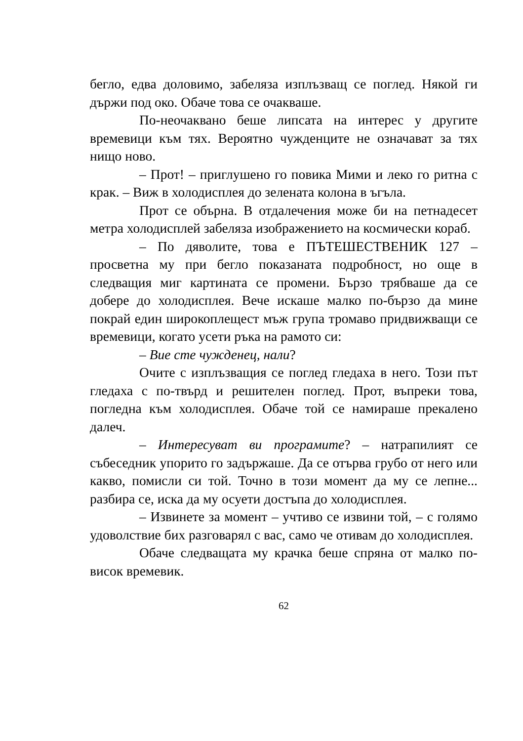бегло, едва доловимо, забеляза изплъзващ се поглед. Някой ги държи под око. Обаче това се очакваше.
По-неочаквано беше липсата на интерес у другите времевици към тях. Вероятно чужденците не означават за тях нищо ново.
– Прот! – приглушено го повика Мими и леко го ритна с крак. – Виж в холодисплея до зелената колона в ъгъла.
Прот се обърна. В отдалечения може би на петнадесет метра холодисплей забеляза изображението на космически кораб.
– По дяволите, това е ПЪТЕШЕСТВЕНИК 127 – просветна му при бегло показаната подробност, но още в следващия миг картината се промени. Бързо трябваше да се добере до холодисплея. Вече искаше малко по-бързо да мине покрай един широкоплещест мъж група тромаво придвижващи се времевици, когато усети ръка на рамото си:
– Вие сте чужденец, нали?
Очите с изплъзващия се поглед гледаха в него. Този път гледаха с по-твърд и решителен поглед. Прот, въпреки това, погледна към холодисплея. Обаче той се намираше прекалено далеч.
– Интересуват ви програмите? – натрапилият се събеседник упорито го задържаше. Да се отърва грубо от него или какво, помисли си той. Точно в този момент да му се лепне... разбира се, иска да му осуети достъпа до холодисплея.
– Извинете за момент – учтиво се извини той, – с голямо удоволствие бих разговарял с вас, само че отивам до холодисплея.
Обаче следващата му крачка беше спряна от малко по-висок времевик.
62